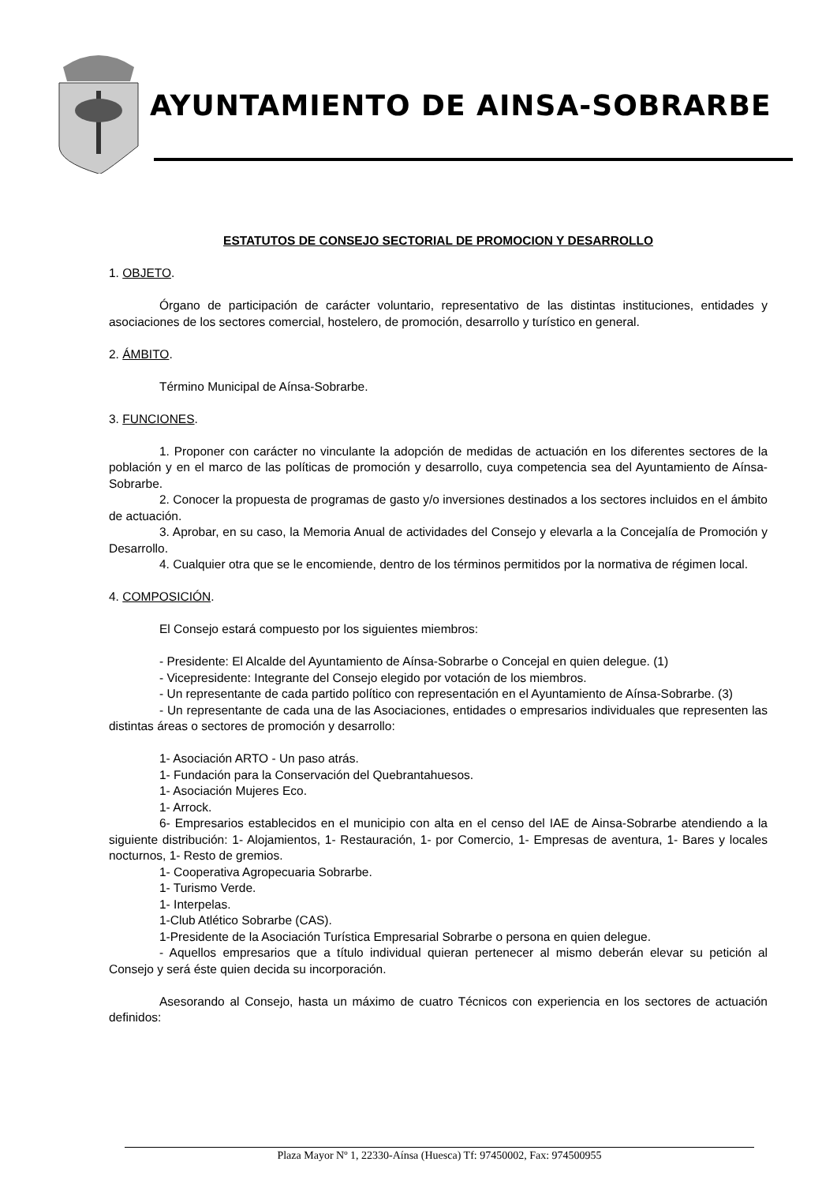AYUNTAMIENTO DE AINSA-SOBRARBE
ESTATUTOS DE CONSEJO SECTORIAL DE PROMOCION Y DESARROLLO
1. OBJETO.
Órgano de participación de carácter voluntario, representativo de las distintas instituciones, entidades y asociaciones de los sectores comercial, hostelero, de promoción, desarrollo y turístico en general.
2. ÁMBITO.
Término Municipal de Aínsa-Sobrarbe.
3. FUNCIONES.
1. Proponer con carácter no vinculante la adopción de medidas de actuación en los diferentes sectores de la población y en el marco de las políticas de promoción y desarrollo, cuya competencia sea del Ayuntamiento de Aínsa-Sobrarbe.
2. Conocer la propuesta de programas de gasto y/o inversiones destinados a los sectores incluidos en el ámbito de actuación.
3. Aprobar, en su caso, la Memoria Anual de actividades del Consejo y elevarla a la Concejalía de Promoción y Desarrollo.
4. Cualquier otra que se le encomiende, dentro de los términos permitidos por la normativa de régimen local.
4. COMPOSICIÓN.
El Consejo estará compuesto por los siguientes miembros:
- Presidente: El Alcalde del Ayuntamiento de Aínsa-Sobrarbe o Concejal en quien delegue. (1)
- Vicepresidente: Integrante del Consejo elegido por votación de los miembros.
- Un representante de cada partido político con representación en el Ayuntamiento de Aínsa-Sobrarbe. (3)
- Un representante de cada una de las Asociaciones, entidades o empresarios individuales que representen las distintas áreas o sectores de promoción y desarrollo:
1- Asociación ARTO - Un paso atrás.
1- Fundación para la Conservación del Quebrantahuesos.
1- Asociación Mujeres Eco.
1- Arrock.
6- Empresarios establecidos en el municipio con alta en el censo del IAE de Ainsa-Sobrarbe atendiendo a la siguiente distribución: 1- Alojamientos, 1- Restauración, 1- por Comercio, 1- Empresas de aventura, 1- Bares y locales nocturnos, 1- Resto de gremios.
1- Cooperativa Agropecuaria Sobrarbe.
1- Turismo Verde.
1- Interpelas.
1-Club Atlético Sobrarbe (CAS).
1-Presidente de la Asociación Turística Empresarial Sobrarbe o persona en quien delegue.
- Aquellos empresarios que a título individual quieran pertenecer al mismo deberán elevar su petición al Consejo y será éste quien decida su incorporación.
Asesorando al Consejo, hasta un máximo de cuatro Técnicos con experiencia en los sectores de actuación definidos:
Plaza Mayor Nº 1, 22330-Aínsa (Huesca) Tf: 97450002, Fax: 974500955